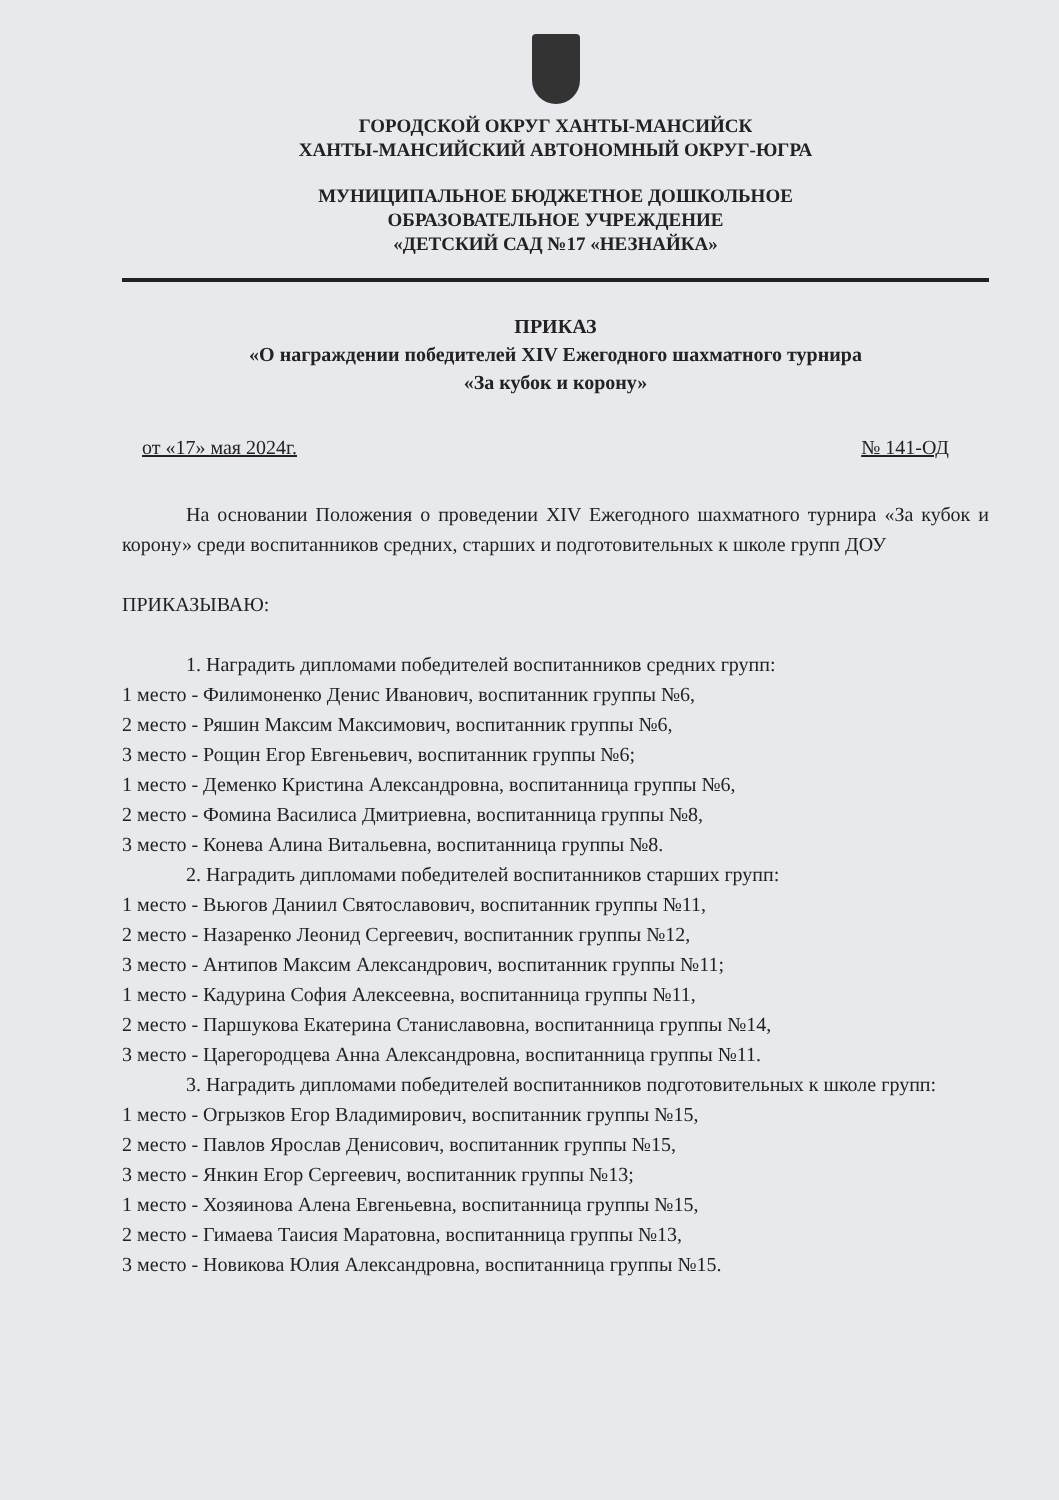ГОРОДСКОЙ ОКРУГ ХАНТЫ-МАНСИЙСК
ХАНТЫ-МАНСИЙСКИЙ АВТОНОМНЫЙ ОКРУГ-ЮГРА
МУНИЦИПАЛЬНОЕ БЮДЖЕТНОЕ ДОШКОЛЬНОЕ
ОБРАЗОВАТЕЛЬНОЕ УЧРЕЖДЕНИЕ
«ДЕТСКИЙ САД №17 «НЕЗНАЙКА»
ПРИКАЗ
«О награждении победителей XIV Ежегодного шахматного турнира
«За кубок и корону»
от «17» мая 2024г. № 141-ОД
На основании Положения о проведении XIV Ежегодного шахматного турнира «За кубок и корону» среди воспитанников средних, старших и подготовительных к школе групп ДОУ
ПРИКАЗЫВАЮ:
1. Наградить дипломами победителей воспитанников средних групп:
1 место - Филимоненко Денис Иванович, воспитанник группы №6,
2 место - Ряшин Максим Максимович, воспитанник группы №6,
3 место - Рощин Егор Евгеньевич, воспитанник группы №6;
1 место - Деменко Кристина Александровна, воспитанница группы №6,
2 место - Фомина Василиса Дмитриевна, воспитанница группы №8,
3 место - Конева Алина Витальевна, воспитанница группы №8.
2. Наградить дипломами победителей воспитанников старших групп:
1 место - Вьюгов Даниил Святославович, воспитанник группы №11,
2 место - Назаренко Леонид Сергеевич, воспитанник группы №12,
3 место - Антипов Максим Александрович, воспитанник группы №11;
1 место - Кадурина София Алексеевна, воспитанница группы №11,
2 место - Паршукова Екатерина Станиславовна, воспитанница группы №14,
3 место - Царегородцева Анна Александровна, воспитанница группы №11.
3. Наградить дипломами победителей воспитанников подготовительных к школе групп:
1 место - Огрызков Егор Владимирович, воспитанник группы №15,
2 место - Павлов Ярослав Денисович, воспитанник группы №15,
3 место - Янкин Егор Сергеевич, воспитанник группы №13;
1 место - Хозяинова Алена Евгеньевна, воспитанница группы №15,
2 место - Гимаева Таисия Маратовна, воспитанница группы №13,
3 место - Новикова Юлия Александровна, воспитанница группы №15.